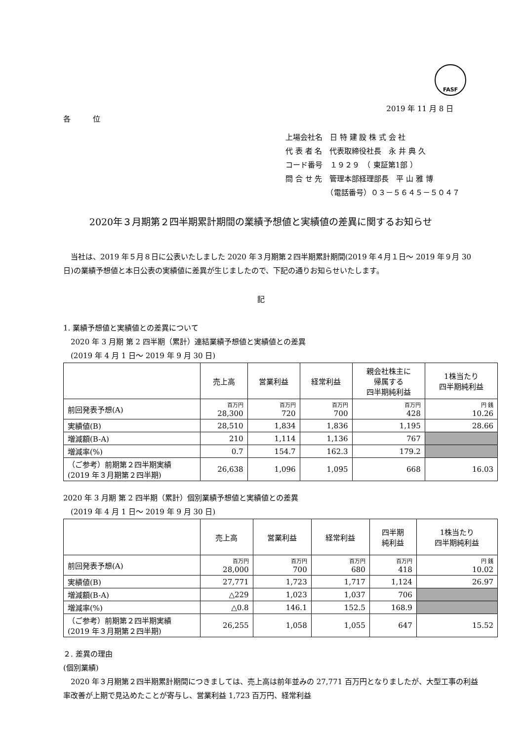FASF
2019 年 11 月 8 日
各　　　位
上場会社名　日 特 建 設 株 式 会 社
代 表 者 名　代表取締役社長　永 井 典 久
コード番号　１９２９　（ 東証第1部 ）
問 合 せ 先　管理本部経理部長　平 山 雅 博
　　　　　　（電話番号）０３－５６４５－５０４７
2020年３月期第２四半期累計期間の業績予想値と実績値の差異に関するお知らせ
　当社は、2019 年５月８日に公表いたしました 2020 年３月期第２四半期累計期間(2019 年４月１日～ 2019 年９月 30 日)の業績予想値と本日公表の実績値に差異が生じましたので、下記の通りお知らせいたします。
記
1. 業績予想値と実績値との差異について
　2020 年 3 月期 第 2 四半期（累計）連結業績予想値と実績値との差異
　(2019 年 4 月 1 日～ 2019 年 9 月 30 日)
| | 売上高 | 営業利益 | 経常利益 | 親会社株主に 帰属する 四半期純利益 | 1株当たり 四半期純利益 |
| --- | --- | --- | --- | --- | --- |
| 前回発表予想(A) | 百万円 28,300 | 百万円 720 | 百万円 700 | 百万円 428 | 円 銭 10.26 |
| 実績値(B) | 28,510 | 1,834 | 1,836 | 1,195 | 28.66 |
| 増減額(B-A) | 210 | 1,114 | 1,136 | 767 | |
| 増減率(%) | 0.7 | 154.7 | 162.3 | 179.2 | |
| （ご参考）前期第２四半期実績 (2019 年３月期第２四半期) | 26,638 | 1,096 | 1,095 | 668 | 16.03 |
2020 年 3 月期 第 2 四半期（累計）個別業績予想値と実績値との差異
　(2019 年 4 月 1 日～ 2019 年 9 月 30 日)
| | 売上高 | 営業利益 | 経常利益 | 四半期 純利益 | 1株当たり 四半期純利益 |
| --- | --- | --- | --- | --- | --- |
| 前回発表予想(A) | 百万円 28,000 | 百万円 700 | 百万円 680 | 百万円 418 | 円 銭 10.02 |
| 実績値(B) | 27,771 | 1,723 | 1,717 | 1,124 | 26.97 |
| 増減額(B-A) | △229 | 1,023 | 1,037 | 706 | |
| 増減率(%) | △0.8 | 146.1 | 152.5 | 168.9 | |
| （ご参考）前期第２四半期実績 (2019 年３月期第２四半期) | 26,255 | 1,058 | 1,055 | 647 | 15.52 |
２. 差異の理由
(個別業績)
　2020 年３月期第２四半期累計期間につきましては、売上高は前年並みの 27,771 百万円となりましたが、大型工事の利益率改善が上期で見込めたことが寄与し、営業利益 1,723 百万円、経常利益